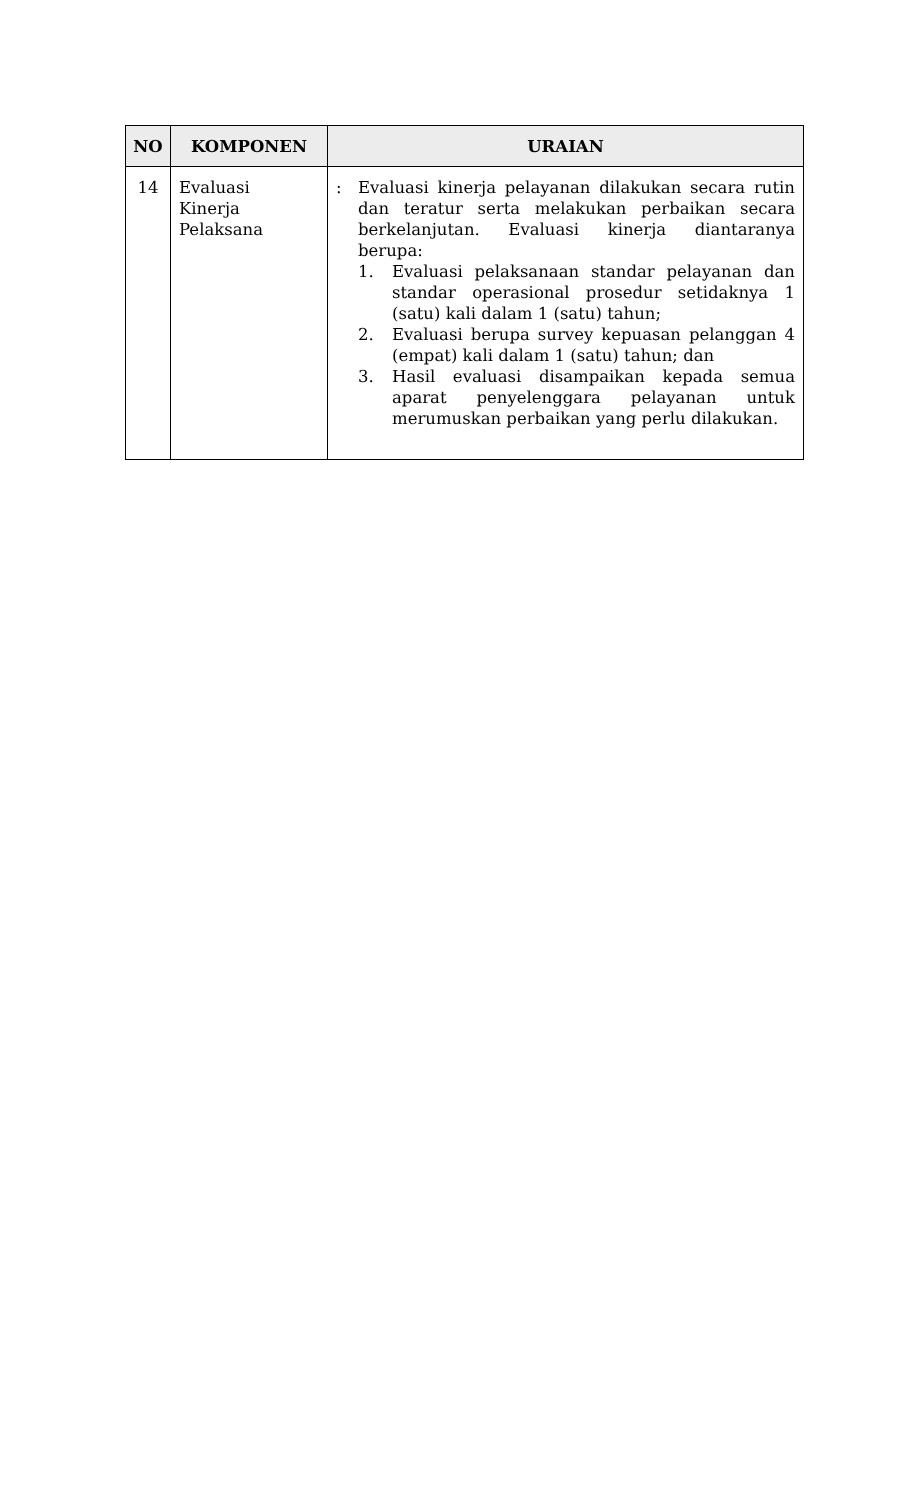| NO | KOMPONEN | URAIAN |
| --- | --- | --- |
| 14 | Evaluasi Kinerja Pelaksana | : Evaluasi kinerja pelayanan dilakukan secara rutin dan teratur serta melakukan perbaikan secara berkelanjutan. Evaluasi kinerja diantaranya berupa: 1. Evaluasi pelaksanaan standar pelayanan dan standar operasional prosedur setidaknya 1 (satu) kali dalam 1 (satu) tahun; 2. Evaluasi berupa survey kepuasan pelanggan 4 (empat) kali dalam 1 (satu) tahun; dan 3. Hasil evaluasi disampaikan kepada semua aparat penyelenggara pelayanan untuk merumuskan perbaikan yang perlu dilakukan. |